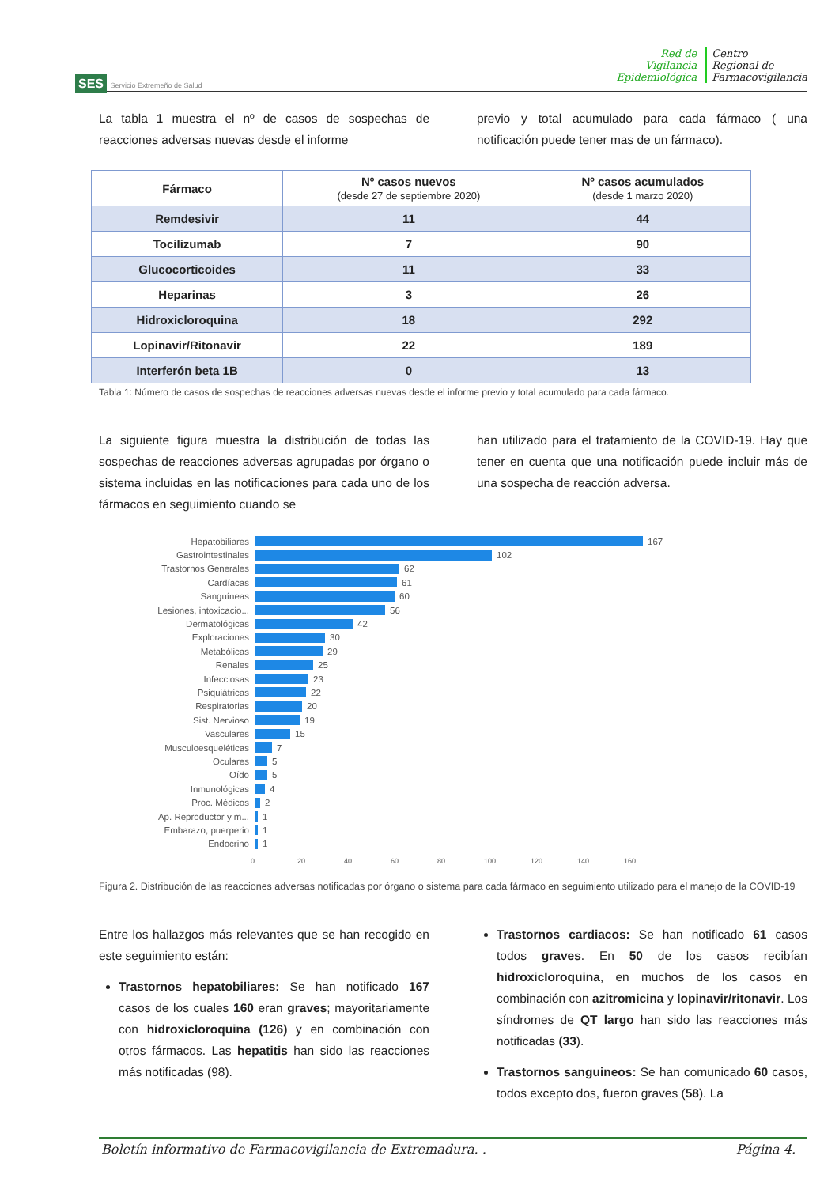SES Servicio Extremeño de Salud
Red de
Vigilancia
Epidemiológica
Centro
Regional de
Farmacovigilancia
La tabla 1 muestra el nº de casos de sospechas de reacciones adversas nuevas desde el informe
previo y total acumulado para cada fármaco ( una notificación puede tener mas de un fármaco).
| Fármaco | Nº casos nuevos (desde 27 de septiembre 2020) | Nº casos acumulados (desde 1 marzo 2020) |
| --- | --- | --- |
| Remdesivir | 11 | 44 |
| Tocilizumab | 7 | 90 |
| Glucocorticoides | 11 | 33 |
| Heparinas | 3 | 26 |
| Hidroxicloroquina | 18 | 292 |
| Lopinavir/Ritonavir | 22 | 189 |
| Interferón beta 1B | 0 | 13 |
Tabla 1: Número de casos de sospechas de reacciones adversas nuevas desde el informe previo y total acumulado para cada fármaco.
La siguiente figura muestra la distribución de todas las sospechas de reacciones adversas agrupadas por órgano o sistema incluidas en las notificaciones para cada uno de los fármacos en seguimiento cuando se
han utilizado para el tratamiento de la COVID-19. Hay que tener en cuenta que una notificación puede incluir más de una sospecha de reacción adversa.
Hepatobiliares 167
Gastrointestinales 102
Trastornos Generales 62
Cardíacas 61
Sanguíneas 60
Lesiones, intoxicacio... 56
Dermatológicas 42
Exploraciones 30
Metabólicas 29
Renales 25
Infecciosas 23
Psiquiátricas 22
Respiratorias 20
Sist. Nervioso 19
Vasculares 15
Musculoesqueléticas 7
Oculares 5
Oído 5
Inmunológicas 4
Proc. Médicos 2
Ap. Reproductor y m... 1
Embarazo, puerperio 1
Endocrino 1
0 20 40 60 80 100 120 140 160
Figura 2. Distribución de las reacciones adversas notificadas por órgano o sistema para cada fármaco en seguimiento utilizado para el manejo de la COVID-19
Entre los hallazgos más relevantes que se han recogido en este seguimiento están:
Trastornos hepatobiliares: Se han notificado 167 casos de los cuales 160 eran graves; mayoritariamente con hidroxicloroquina (126) y en combinación con otros fármacos. Las hepatitis han sido las reacciones más notificadas (98).
Trastornos cardiacos: Se han notificado 61 casos todos graves. En 50 de los casos recibían hidroxicloroquina, en muchos de los casos en combinación con azitromicina y lopinavir/ritonavir. Los síndromes de QT largo han sido las reacciones más notificadas (33).
Trastornos sanguineos: Se han comunicado 60 casos, todos excepto dos, fueron graves (58). La
Boletín informativo de Farmacovigilancia de Extremadura. . Página 4.